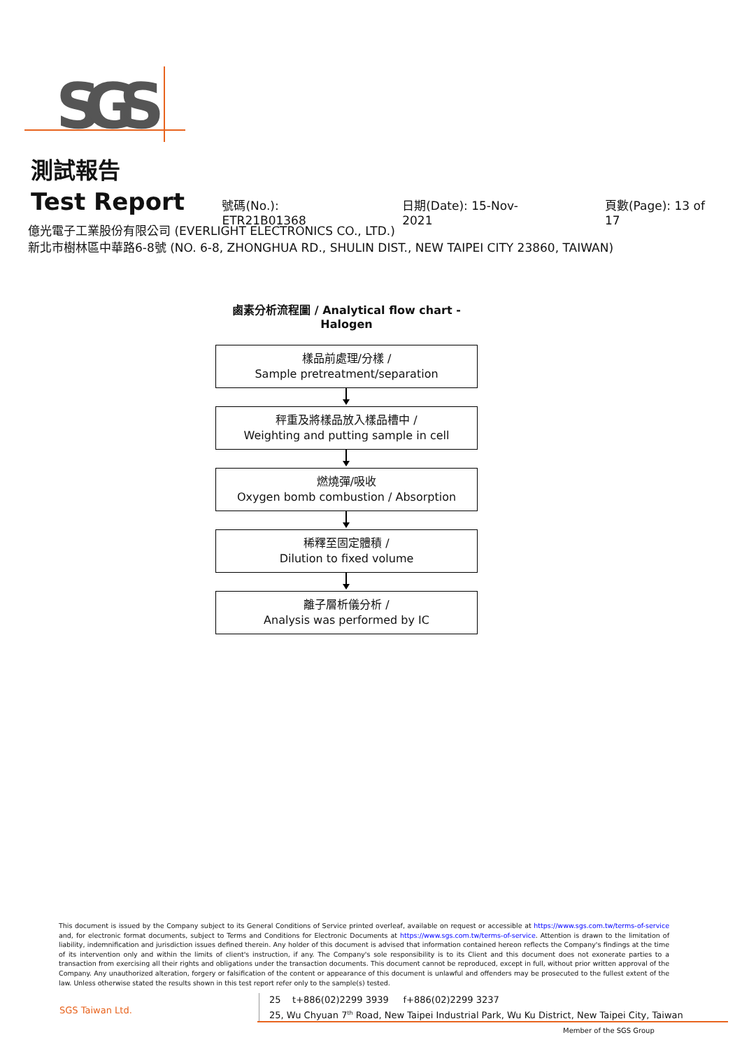SGS
測試報告
Test Report
號碼(No.): ETR21B01368 日期(Date): 15-Nov-2021 頁數(Page): 13 of 17
億光電子工業股份有限公司 (EVERLIGHT ELECTRONICS CO., LTD.)
新北市樹林區中華路6-8號 (NO. 6-8, ZHONGHUA RD., SHULIN DIST., NEW TAIPEI CITY 23860, TAIWAN)
鹵素分析流程圖 / Analytical flow chart - Halogen
樣品前處理/分樣 /
Sample pretreatment/separation
秤重及將樣品放入樣品槽中 /
Weighting and putting sample in cell
燃燒彈/吸收
Oxygen bomb combustion / Absorption
稀釋至固定體積 /
Dilution to fixed volume
離子層析儀分析 /
Analysis was performed by IC
This document is issued by the Company subject to its General Conditions of Service printed overleaf, available on request or accessible at https://www.sgs.com.tw/terms-of-service and, for electronic format documents, subject to Terms and Conditions for Electronic Documents at https://www.sgs.com.tw/terms-of-service. Attention is drawn to the limitation of liability, indemnification and jurisdiction issues defined therein. Any holder of this document is advised that information contained hereon reflects the Company's findings at the time of its intervention only and within the limits of client's instruction, if any. The Company's sole responsibility is to its Client and this document does not exonerate parties to a transaction from exercising all their rights and obligations under the transaction documents. This document cannot be reproduced, except in full, without prior written approval of the Company. Any unauthorized alteration, forgery or falsification of the content or appearance of this document is unlawful and offenders may be prosecuted to the fullest extent of the law. Unless otherwise stated the results shown in this test report refer only to the sample(s) tested.
SGS Taiwan Ltd.
25 t+886(02)2299 3939 f+886(02)2299 3237
25, Wu Chyuan 7<sup>th</sup> Road, New Taipei Industrial Park, Wu Ku District, New Taipei City, Taiwan
Member of the SGS Group